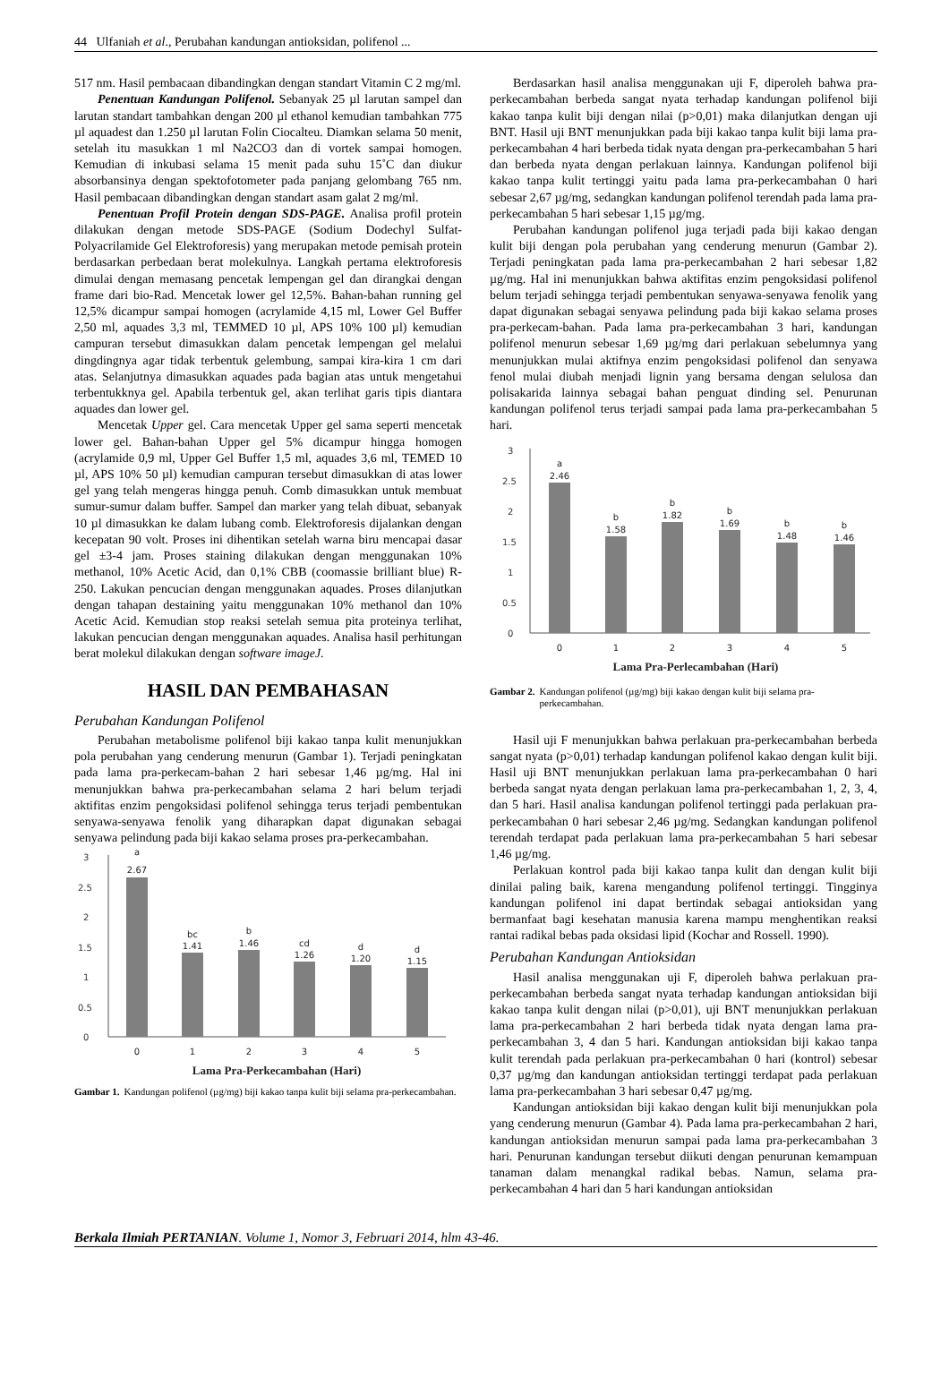44 Ulfaniah et al., Perubahan kandungan antioksidan, polifenol ...
517 nm. Hasil pembacaan dibandingkan dengan standart Vitamin C 2 mg/ml.
Penentuan Kandungan Polifenol. Sebanyak 25 µl larutan sampel dan larutan standart tambahkan dengan 200 µl ethanol kemudian tambahkan 775 µl aquadest dan 1.250 µl larutan Folin Ciocalteu. Diamkan selama 50 menit, setelah itu masukkan 1 ml Na2CO3 dan di vortek sampai homogen. Kemudian di inkubasi selama 15 menit pada suhu 15˚C dan diukur absorbansinya dengan spektofotometer pada panjang gelombang 765 nm. Hasil pembacaan dibandingkan dengan standart asam galat 2 mg/ml.
Penentuan Profil Protein dengan SDS-PAGE. Analisa profil protein dilakukan dengan metode SDS-PAGE (Sodium Dodechyl Sulfat-Polyacrilamide Gel Elektroforesis) yang merupakan metode pemisah protein berdasarkan perbedaan berat molekulnya. Langkah pertama elektroforesis dimulai dengan memasang pencetak lempengan gel dan dirangkai dengan frame dari bio-Rad. Mencetak lower gel 12,5%. Bahan-bahan running gel 12,5% dicampur sampai homogen (acrylamide 4,15 ml, Lower Gel Buffer 2,50 ml, aquades 3,3 ml, TEMMED 10 µl, APS 10% 100 µl) kemudian campuran tersebut dimasukkan dalam pencetak lempengan gel melalui dingdingnya agar tidak terbentuk gelembung, sampai kira-kira 1 cm dari atas. Selanjutnya dimasukkan aquades pada bagian atas untuk mengetahui terbentukknya gel. Apabila terbentuk gel, akan terlihat garis tipis diantara aquades dan lower gel.
Mencetak Upper gel. Cara mencetak Upper gel sama seperti mencetak lower gel. Bahan-bahan Upper gel 5% dicampur hingga homogen (acrylamide 0,9 ml, Upper Gel Buffer 1,5 ml, aquades 3,6 ml, TEMED 10 µl, APS 10% 50 µl) kemudian campuran tersebut dimasukkan di atas lower gel yang telah mengeras hingga penuh. Comb dimasukkan untuk membuat sumur-sumur dalam buffer. Sampel dan marker yang telah dibuat, sebanyak 10 µl dimasukkan ke dalam lubang comb. Elektroforesis dijalankan dengan kecepatan 90 volt. Proses ini dihentikan setelah warna biru mencapai dasar gel ±3-4 jam. Proses staining dilakukan dengan menggunakan 10% methanol, 10% Acetic Acid, dan 0,1% CBB (coomassie brilliant blue) R-250. Lakukan pencucian dengan menggunakan aquades. Proses dilanjutkan dengan tahapan destaining yaitu menggunakan 10% methanol dan 10% Acetic Acid. Kemudian stop reaksi setelah semua pita proteinya terlihat, lakukan pencucian dengan menggunakan aquades. Analisa hasil perhitungan berat molekul dilakukan dengan software imageJ.
HASIL DAN PEMBAHASAN
Perubahan Kandungan Polifenol
Perubahan metabolisme polifenol biji kakao tanpa kulit menunjukkan pola perubahan yang cenderung menurun (Gambar 1). Terjadi peningkatan pada lama pra-perkecam-bahan 2 hari sebesar 1,46 µg/mg. Hal ini menunjukkan bahwa pra-perkecambahan selama 2 hari belum terjadi aktifitas enzim pengoksidasi polifenol sehingga terus terjadi pembentukan senyawa-senyawa fenolik yang diharapkan dapat digunakan sebagai senyawa pelindung pada biji kakao selama proses pra-perkecambahan.
3
2.5
2
1.5
1
0.5
0
a
2.67
bc
1.41
b
1.46
cd
1.26
d
1.20
d
1.15
0
1
2
3
4
5
Lama Pra-Perkecambahan (Hari)
Gambar 1. Kandungan polifenol (µg/mg) biji kakao tanpa kulit biji selama pra-perkecambahan.
Berdasarkan hasil analisa menggunakan uji F, diperoleh bahwa pra-perkecambahan berbeda sangat nyata terhadap kandungan polifenol biji kakao tanpa kulit biji dengan nilai (p>0,01) maka dilanjutkan dengan uji BNT. Hasil uji BNT menunjukkan pada biji kakao tanpa kulit biji lama pra-perkecambahan 4 hari berbeda tidak nyata dengan pra-perkecambahan 5 hari dan berbeda nyata dengan perlakuan lainnya. Kandungan polifenol biji kakao tanpa kulit tertinggi yaitu pada lama pra-perkecambahan 0 hari sebesar 2,67 µg/mg, sedangkan kandungan polifenol terendah pada lama pra-perkecambahan 5 hari sebesar 1,15 µg/mg.
Perubahan kandungan polifenol juga terjadi pada biji kakao dengan kulit biji dengan pola perubahan yang cenderung menurun (Gambar 2). Terjadi peningkatan pada lama pra-perkecambahan 2 hari sebesar 1,82 µg/mg. Hal ini menunjukkan bahwa aktifitas enzim pengoksidasi polifenol belum terjadi sehingga terjadi pembentukan senyawa-senyawa fenolik yang dapat digunakan sebagai senyawa pelindung pada biji kakao selama proses pra-perkecam-bahan. Pada lama pra-perkecambahan 3 hari, kandungan polifenol menurun sebesar 1,69 µg/mg dari perlakuan sebelumnya yang menunjukkan mulai aktifnya enzim pengoksidasi polifenol dan senyawa fenol mulai diubah menjadi lignin yang bersama dengan selulosa dan polisakarida lainnya sebagai bahan penguat dinding sel. Penurunan kandungan polifenol terus terjadi sampai pada lama pra-perkecambahan 5 hari.
3
2.5
2
1.5
1
0.5
0
a
2.46
b
1.58
b
1.82
b
1.69
b
1.48
b
1.46
0
1
2
3
4
5
Lama Pra-Perlecambahan (Hari)
Gambar 2. Kandungan polifenol (µg/mg) biji kakao dengan kulit biji selama pra-perkecambahan.
Hasil uji F menunjukkan bahwa perlakuan pra-perkecambahan berbeda sangat nyata (p>0,01) terhadap kandungan polifenol kakao dengan kulit biji. Hasil uji BNT menunjukkan perlakuan lama pra-perkecambahan 0 hari berbeda sangat nyata dengan perlakuan lama pra-perkecambahan 1, 2, 3, 4, dan 5 hari. Hasil analisa kandungan polifenol tertinggi pada perlakuan pra-perkecambahan 0 hari sebesar 2,46 µg/mg. Sedangkan kandungan polifenol terendah terdapat pada perlakuan lama pra-perkecambahan 5 hari sebesar 1,46 µg/mg.
Perlakuan kontrol pada biji kakao tanpa kulit dan dengan kulit biji dinilai paling baik, karena mengandung polifenol tertinggi. Tingginya kandungan polifenol ini dapat bertindak sebagai antioksidan yang bermanfaat bagi kesehatan manusia karena mampu menghentikan reaksi rantai radikal bebas pada oksidasi lipid (Kochar and Rossell. 1990).
Perubahan Kandungan Antioksidan
Hasil analisa menggunakan uji F, diperoleh bahwa perlakuan pra-perkecambahan berbeda sangat nyata terhadap kandungan antioksidan biji kakao tanpa kulit dengan nilai (p>0,01), uji BNT menunjukkan perlakuan lama pra-perkecambahan 2 hari berbeda tidak nyata dengan lama pra-perkecambahan 3, 4 dan 5 hari. Kandungan antioksidan biji kakao tanpa kulit terendah pada perlakuan pra-perkecambahan 0 hari (kontrol) sebesar 0,37 µg/mg dan kandungan antioksidan tertinggi terdapat pada perlakuan lama pra-perkecambahan 3 hari sebesar 0,47 µg/mg.
Kandungan antioksidan biji kakao dengan kulit biji menunjukkan pola yang cenderung menurun (Gambar 4). Pada lama pra-perkecambahan 2 hari, kandungan antioksidan menurun sampai pada lama pra-perkecambahan 3 hari. Penurunan kandungan tersebut diikuti dengan penurunan kemampuan tanaman dalam menangkal radikal bebas. Namun, selama pra-perkecambahan 4 hari dan 5 hari kandungan antioksidan
Berkala Ilmiah PERTANIAN. Volume 1, Nomor 3, Februari 2014, hlm 43-46.